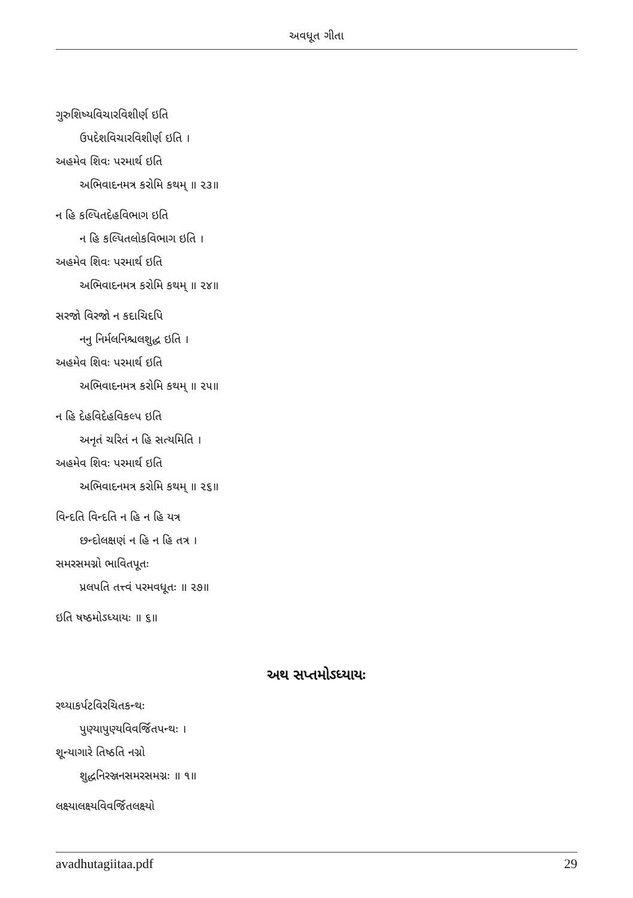અવધૂત ગીતા
ગુરુશિષ્યવિચારવિશીર્ણ ઇતિ
ઉપદેશવિચારવિશીર્ણ ઇતિ ।
અહમેવ શિવઃ પરમાર્થ ઇતિ
અભિવાદનમત્ર કરોમિ કથમ્ ॥ ૨૩॥
ન હિ કલ્પિતદેહવિભાગ ઇતિ
ન હિ કલ્પિતલોકવિભાગ ઇતિ ।
અહમેવ શિવઃ પરમાર્થ ઇતિ
અભિવાદનમત્ર કરોમિ કથમ્ ॥ ૨૪॥
સરજો વિરજો ન કદાચિદપિ
નનુ નિર્મલનિશ્ચલશુદ્ધ ઇતિ ।
અહમેવ શિવઃ પરમાર્થ ઇતિ
અભિવાદનમત્ર કરોમિ કથમ્ ॥ ૨૫॥
ન હિ દેહવિદેહવિકલ્પ ઇતિ
અનૃતં ચરિતં ન હિ સત્યમિતિ ।
અહમેવ શિવઃ પરમાર્થ ઇતિ
અભિવાદનમત્ર કરોમિ કથમ્ ॥ ૨૬॥
વિન્દતિ વિન્દતિ ન હિ ન હિ યત્ર
છન્દોલક્ષણં ન હિ ન હિ તત્ર ।
સમરસમગ્નો ભાવિતપૂતઃ
પ્રલપતિ તત્ત્વં પરમવધૂતઃ ॥ ૨૭॥
ઇતિ ષષ્ઠમોઽધ્યાયઃ ॥ ૬॥
અથ સપ્તમોઽધ્યાયઃ
રથ્યાકર્પટવિરચિતકન્થઃ
પુણ્યાપુણ્યવિવર્જિતપન્થઃ ।
શૂન્યાગારે તિષ્ઠતિ નગ્નો
શુદ્ધનિરઞ્જનસમરસમગ્નઃ ॥ ૧॥
લક્ષ્યાલક્ષ્યવિવર્જિતલક્ષ્યો
avadhutagiitaa.pdf 29